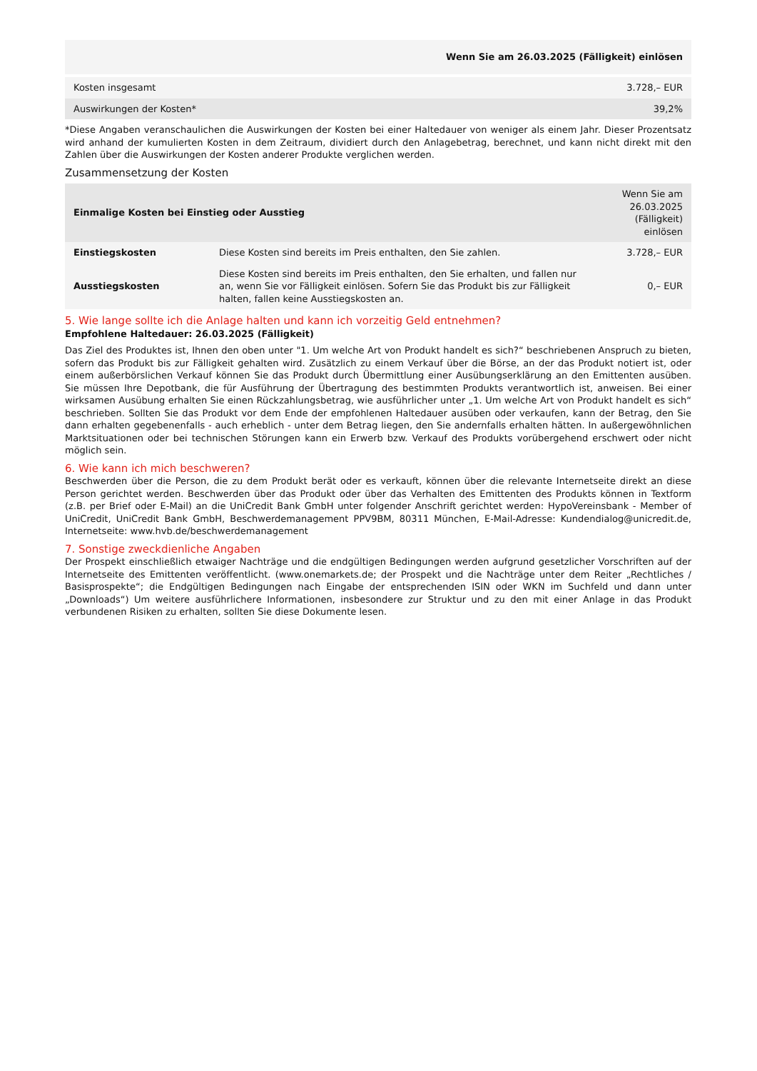| | Wenn Sie am 26.03.2025 (Fälligkeit) einlösen |
| Kosten insgesamt | 3.728,– EUR |
| Auswirkungen der Kosten* | 39,2% |
*Diese Angaben veranschaulichen die Auswirkungen der Kosten bei einer Haltedauer von weniger als einem Jahr. Dieser Prozentsatz wird anhand der kumulierten Kosten in dem Zeitraum, dividiert durch den Anlagebetrag, berechnet, und kann nicht direkt mit den Zahlen über die Auswirkungen der Kosten anderer Produkte verglichen werden.
Zusammensetzung der Kosten
| Einmalige Kosten bei Einstieg oder Ausstieg | | Wenn Sie am 26.03.2025 (Fälligkeit) einlösen |
| --- | --- | --- |
| Einstiegskosten | Diese Kosten sind bereits im Preis enthalten, den Sie zahlen. | 3.728,– EUR |
| Ausstiegskosten | Diese Kosten sind bereits im Preis enthalten, den Sie erhalten, und fallen nur an, wenn Sie vor Fälligkeit einlösen. Sofern Sie das Produkt bis zur Fälligkeit halten, fallen keine Ausstiegskosten an. | 0,– EUR |
5. Wie lange sollte ich die Anlage halten und kann ich vorzeitig Geld entnehmen?
Empfohlene Haltedauer: 26.03.2025 (Fälligkeit)
Das Ziel des Produktes ist, Ihnen den oben unter "1. Um welche Art von Produkt handelt es sich?“ beschriebenen Anspruch zu bieten, sofern das Produkt bis zur Fälligkeit gehalten wird. Zusätzlich zu einem Verkauf über die Börse, an der das Produkt notiert ist, oder einem außerbörslichen Verkauf können Sie das Produkt durch Übermittlung einer Ausübungserklärung an den Emittenten ausüben. Sie müssen Ihre Depotbank, die für Ausführung der Übertragung des bestimmten Produkts verantwortlich ist, anweisen. Bei einer wirksamen Ausübung erhalten Sie einen Rückzahlungsbetrag, wie ausführlicher unter „1. Um welche Art von Produkt handelt es sich“ beschrieben. Sollten Sie das Produkt vor dem Ende der empfohlenen Haltedauer ausüben oder verkaufen, kann der Betrag, den Sie dann erhalten gegebenenfalls - auch erheblich - unter dem Betrag liegen, den Sie andernfalls erhalten hätten. In außergewöhnlichen Marktsituationen oder bei technischen Störungen kann ein Erwerb bzw. Verkauf des Produkts vorübergehend erschwert oder nicht möglich sein.
6. Wie kann ich mich beschweren?
Beschwerden über die Person, die zu dem Produkt berät oder es verkauft, können über die relevante Internetseite direkt an diese Person gerichtet werden. Beschwerden über das Produkt oder über das Verhalten des Emittenten des Produkts können in Textform (z.B. per Brief oder E-Mail) an die UniCredit Bank GmbH unter folgender Anschrift gerichtet werden: HypoVereinsbank - Member of UniCredit, UniCredit Bank GmbH, Beschwerdemanagement PPV9BM, 80311 München, E-Mail-Adresse: Kundendialog@unicredit.de, Internetseite: www.hvb.de/beschwerdemanagement
7. Sonstige zweckdienliche Angaben
Der Prospekt einschließlich etwaiger Nachträge und die endgültigen Bedingungen werden aufgrund gesetzlicher Vorschriften auf der Internetseite des Emittenten veröffentlicht. (www.onemarkets.de; der Prospekt und die Nachträge unter dem Reiter „Rechtliches / Basisprospekte“; die Endgültigen Bedingungen nach Eingabe der entsprechenden ISIN oder WKN im Suchfeld und dann unter „Downloads“) Um weitere ausführlichere Informationen, insbesondere zur Struktur und zu den mit einer Anlage in das Produkt verbundenen Risiken zu erhalten, sollten Sie diese Dokumente lesen.